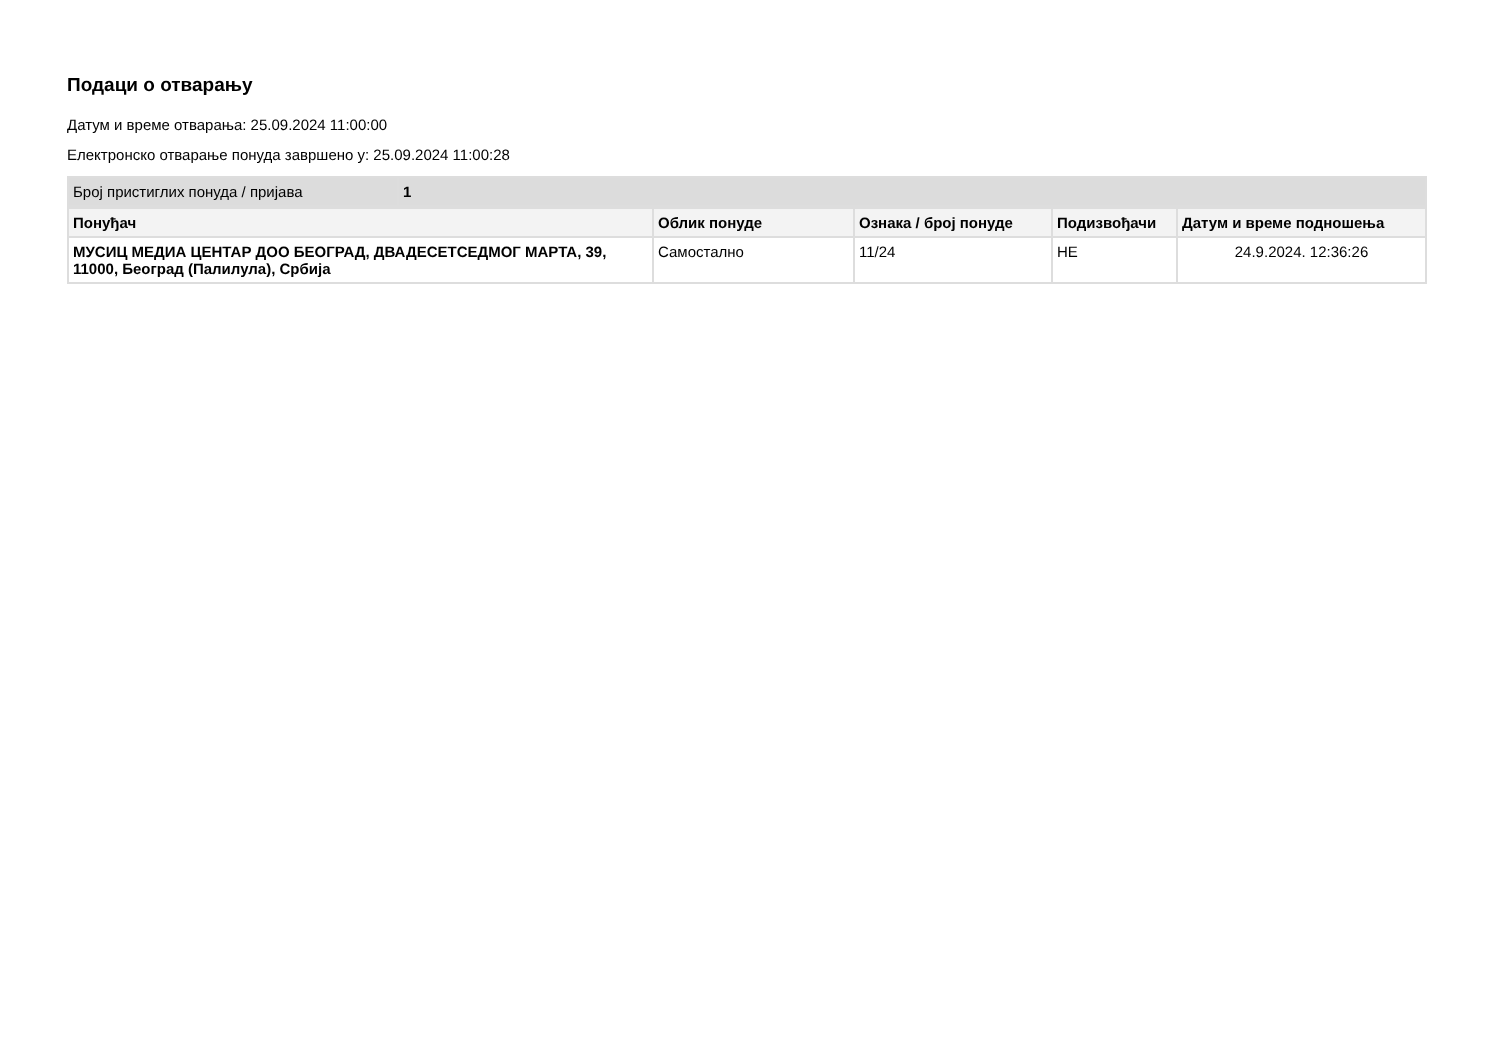Подаци о отварању
Датум и време отварања: 25.09.2024 11:00:00
Електронско отварање понуда завршено у: 25.09.2024 11:00:28
| Број пристиглих понуда / пријава | 1 |
| Понуђач | Облик понуде | Ознака / број понуде | Подизвођачи | Датум и време подношења |
| --- | --- | --- | --- | --- |
| МУСИЦ МЕДИА ЦЕНТАР ДОО БЕОГРАД, ДВАДЕСЕТСЕДМОГ МАРТА, 39, 11000, Београд (Палилула), Србија | Самостално | 11/24 | НЕ | 24.9.2024. 12:36:26 |